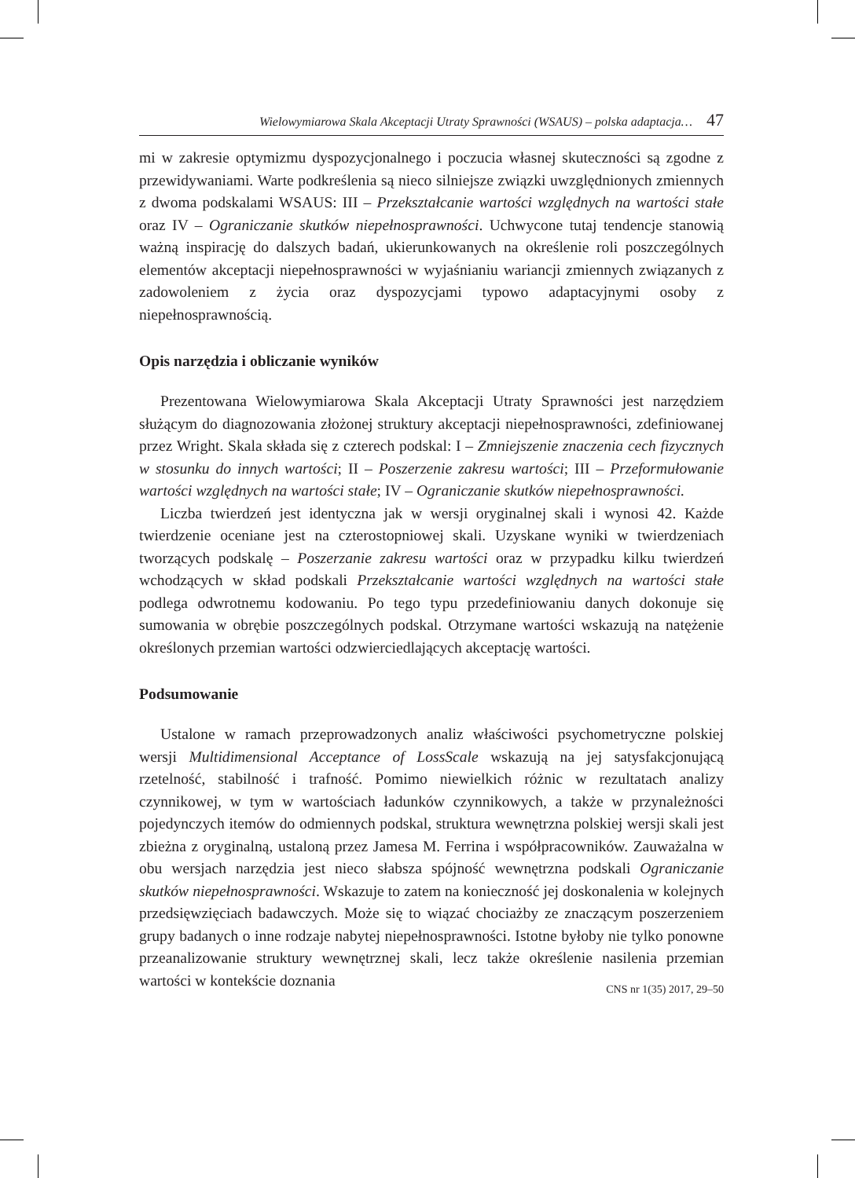Wielowymiarowa Skala Akceptacji Utraty Sprawności (WSAUS) – polska adaptacja… 47
mi w zakresie optymizmu dyspozycjonalnego i poczucia własnej skuteczności są zgodne z przewidywaniami. Warte podkreślenia są nieco silniejsze związki uwzględnionych zmiennych z dwoma podskalami WSAUS: III – Przekształcanie wartości względnych na wartości stałe oraz IV – Ograniczanie skutków niepełnosprawności. Uchwycone tutaj tendencje stanowią ważną inspirację do dalszych badań, ukierunkowanych na określenie roli poszczególnych elementów akceptacji niepełnosprawności w wyjaśnianiu wariancji zmiennych związanych z zadowoleniem z życia oraz dyspozycjami typowo adaptacyjnymi osoby z niepełnosprawnością.
Opis narzędzia i obliczanie wyników
Prezentowana Wielowymiarowa Skala Akceptacji Utraty Sprawności jest narzędziem służącym do diagnozowania złożonej struktury akceptacji niepełnosprawności, zdefiniowanej przez Wright. Skala składa się z czterech podskal: I – Zmniejszenie znaczenia cech fizycznych w stosunku do innych wartości; II – Poszerzenie zakresu wartości; III – Przeformułowanie wartości względnych na wartości stałe; IV – Ograniczanie skutków niepełnosprawności.
Liczba twierdzeń jest identyczna jak w wersji oryginalnej skali i wynosi 42. Każde twierdzenie oceniane jest na czterostopniowej skali. Uzyskane wyniki w twierdzeniach tworzących podskalę – Poszerzanie zakresu wartości oraz w przypadku kilku twierdzeń wchodzących w skład podskali Przekształcanie wartości względnych na wartości stałe podlega odwrotnemu kodowaniu. Po tego typu przedefiniowaniu danych dokonuje się sumowania w obrębie poszczególnych podskal. Otrzymane wartości wskazują na natężenie określonych przemian wartości odzwierciedlających akceptację wartości.
Podsumowanie
Ustalone w ramach przeprowadzonych analiz właściwości psychometryczne polskiej wersji Multidimensional Acceptance of LossScale wskazują na jej satysfakcjonującą rzetelność, stabilność i trafność. Pomimo niewielkich różnic w rezultatach analizy czynnikowej, w tym w wartościach ładunków czynnikowych, a także w przynależności pojedynczych itemów do odmiennych podskal, struktura wewnętrzna polskiej wersji skali jest zbieżna z oryginalną, ustaloną przez Jamesa M. Ferrina i współpracowników. Zauważalna w obu wersjach narzędzia jest nieco słabsza spójność wewnętrzna podskali Ograniczanie skutków niepełnosprawności. Wskazuje to zatem na konieczność jej doskonalenia w kolejnych przedsięwzięciach badawczych. Może się to wiązać chociażby ze znaczącym poszerzeniem grupy badanych o inne rodzaje nabytej niepełnosprawności. Istotne byłoby nie tylko ponowne przeanalizowanie struktury wewnętrznej skali, lecz także określenie nasilenia przemian wartości w kontekście doznania
CNS nr 1(35) 2017, 29–50